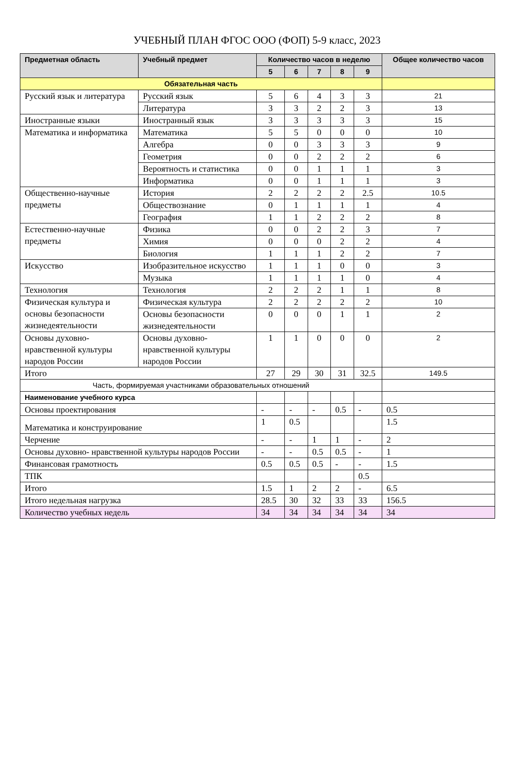УЧЕБНЫЙ ПЛАН ФГОС ООО (ФОП) 5-9 класс, 2023
| Предметная область | Учебный предмет | Количество часов в неделю | | | | | Общее количество часов |
| --- | --- | --- | --- | --- | --- | --- | --- |
| | | 5 | 6 | 7 | 8 | 9 | |
| Обязательная часть | | | | | | | |
| Русский язык и литература | Русский язык | 5 | 6 | 4 | 3 | 3 | 21 |
| | Литература | 3 | 3 | 2 | 2 | 3 | 13 |
| Иностранные языки | Иностранный язык | 3 | 3 | 3 | 3 | 3 | 15 |
| Математика и информатика | Математика | 5 | 5 | 0 | 0 | 0 | 10 |
| | Алгебра | 0 | 0 | 3 | 3 | 3 | 9 |
| | Геометрия | 0 | 0 | 2 | 2 | 2 | 6 |
| | Вероятность и статистика | 0 | 0 | 1 | 1 | 1 | 3 |
| | Информатика | 0 | 0 | 1 | 1 | 1 | 3 |
| Общественно-научные предметы | История | 2 | 2 | 2 | 2 | 2.5 | 10.5 |
| | Обществознание | 0 | 1 | 1 | 1 | 1 | 4 |
| | География | 1 | 1 | 2 | 2 | 2 | 8 |
| Естественно-научные предметы | Физика | 0 | 0 | 2 | 2 | 3 | 7 |
| | Химия | 0 | 0 | 0 | 2 | 2 | 4 |
| | Биология | 1 | 1 | 1 | 2 | 2 | 7 |
| Искусство | Изобразительное искусство | 1 | 1 | 1 | 0 | 0 | 3 |
| | Музыка | 1 | 1 | 1 | 1 | 0 | 4 |
| Технология | Технология | 2 | 2 | 2 | 1 | 1 | 8 |
| Физическая культура и основы безопасности жизнедеятельности | Физическая культура | 2 | 2 | 2 | 2 | 2 | 10 |
| | Основы безопасности жизнедеятельности | 0 | 0 | 0 | 1 | 1 | 2 |
| Основы духовно-нравственной культуры народов России | Основы духовно-нравственной культуры народов России | 1 | 1 | 0 | 0 | 0 | 2 |
| Итого | | 27 | 29 | 30 | 31 | 32.5 | 149.5 |
| Часть, формируемая участниками образовательных отношений | | | | | | | |
| Наименование учебного курса | | | | | | | |
| Основы проектирования | | - | - | - | 0.5 | - | 0.5 |
| Математика и конструирование | | 1 | 0.5 | | | | 1.5 |
| Черчение | | - | - | 1 | 1 | - | 2 |
| Основы духовно- нравственной культуры народов России | | - | - | 0.5 | 0.5 | - | 1 |
| Финансовая грамотность | | 0.5 | 0.5 | 0.5 | - | - | 1.5 |
| ТПК | | | | | | 0.5 | |
| Итого | | 1.5 | 1 | 2 | 2 | - | 6.5 |
| Итого недельная нагрузка | | 28.5 | 30 | 32 | 33 | 33 | 156.5 |
| Количество учебных недель | | 34 | 34 | 34 | 34 | 34 | 34 |